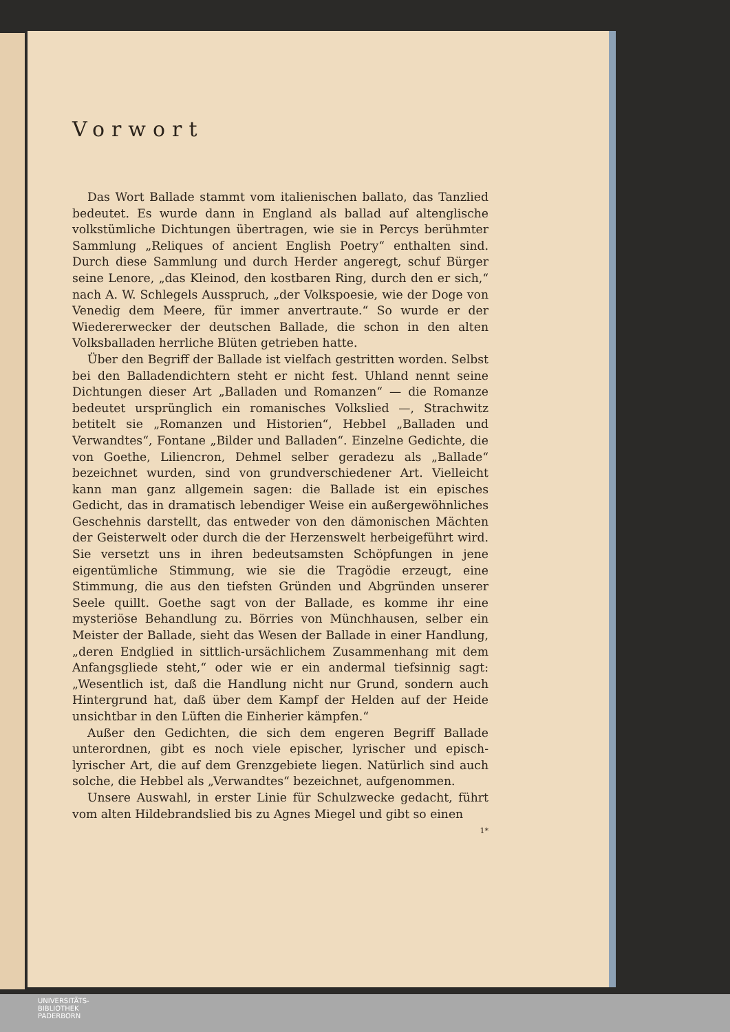Vorwort
Das Wort Ballade stammt vom italienischen ballato, das Tanzlied bedeutet. Es wurde dann in England als ballad auf altenglische volkstümliche Dichtungen übertragen, wie sie in Percys berühmter Sammlung „Reliques of ancient English Poetry“ enthalten sind. Durch diese Sammlung und durch Herder angeregt, schuf Bürger seine Lenore, „das Kleinod, den kostbaren Ring, durch den er sich,“ nach A. W. Schlegels Ausspruch, „der Volkspoesie, wie der Doge von Venedig dem Meere, für immer anvertraute.“ So wurde er der Wiedererwecker der deutschen Ballade, die schon in den alten Volksballaden herrliche Blüten getrieben hatte.
Über den Begriff der Ballade ist vielfach gestritten worden. Selbst bei den Balladendichtern steht er nicht fest. Uhland nennt seine Dichtungen dieser Art „Balladen und Romanzen“ — die Romanze bedeutet ursprünglich ein romanisches Volkslied —, Strachwitz betitelt sie „Romanzen und Historien“, Hebbel „Balladen und Verwandtes“, Fontane „Bilder und Balladen“. Einzelne Gedichte, die von Goethe, Liliencron, Dehmel selber geradezu als „Ballade“ bezeichnet wurden, sind von grundverschiedener Art. Vielleicht kann man ganz allgemein sagen: die Ballade ist ein episches Gedicht, das in dramatisch lebendiger Weise ein außergewöhnliches Geschehnis darstellt, das entweder von den dämonischen Mächten der Geisterwelt oder durch die der Herzenswelt herbeigeführt wird. Sie versetzt uns in ihren bedeutsamsten Schöpfungen in jene eigentümliche Stimmung, wie sie die Tragödie erzeugt, eine Stimmung, die aus den tiefsten Gründen und Abgründen unserer Seele quillt. Goethe sagt von der Ballade, es komme ihr eine mysteriöse Behandlung zu. Börries von Münchhausen, selber ein Meister der Ballade, sieht das Wesen der Ballade in einer Handlung, „deren Endglied in sittlich-ursächlichem Zusammenhang mit dem Anfangsgliede steht,“ oder wie er ein andermal tiefsinnig sagt: „Wesentlich ist, daß die Handlung nicht nur Grund, sondern auch Hintergrund hat, daß über dem Kampf der Helden auf der Heide unsichtbar in den Lüften die Einherier kämpfen.“
Außer den Gedichten, die sich dem engeren Begriff Ballade unterordnen, gibt es noch viele epischer, lyrischer und episch-lyrischer Art, die auf dem Grenzgebiete liegen. Natürlich sind auch solche, die Hebbel als „Verwandtes“ bezeichnet, aufgenommen.
Unsere Auswahl, in erster Linie für Schulzwecke gedacht, führt vom alten Hildebrandslied bis zu Agnes Miegel und gibt so einen
1*
UNIVERSITÄTS-
BIBLIOTHEK
PADERBORN